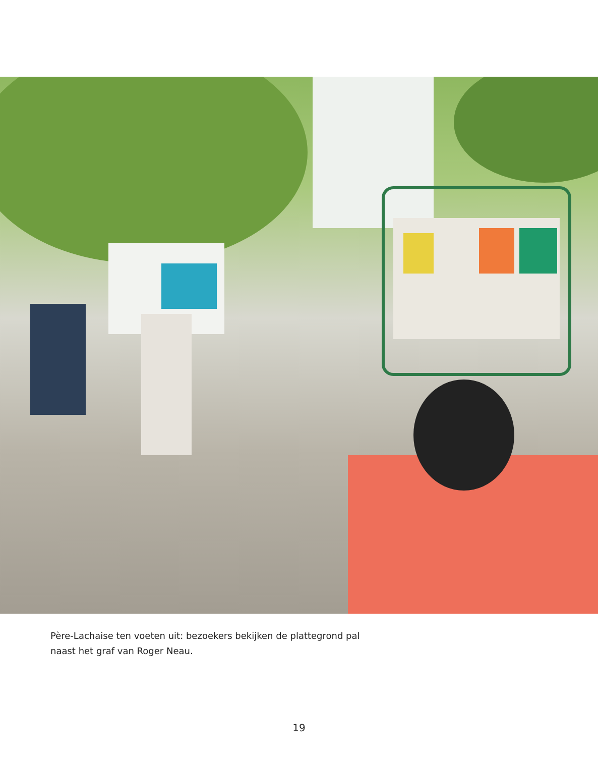Père-Lachaise ten voeten uit: bezoekers bekijken de plattegrond pal naast het graf van Roger Neau.
19